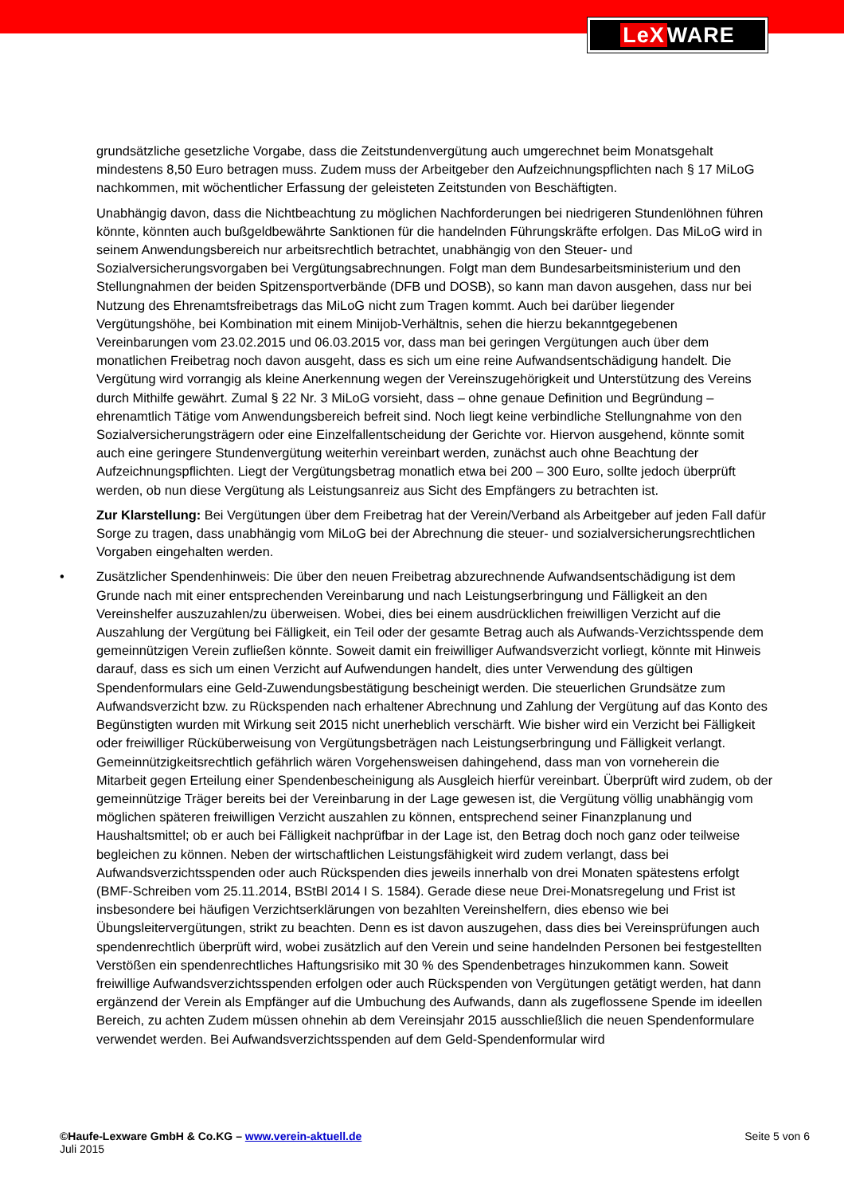LeX WARE
grundsätzliche gesetzliche Vorgabe, dass die Zeitstundenvergütung auch umgerechnet beim Monatsgehalt mindestens 8,50 Euro betragen muss. Zudem muss der Arbeitgeber den Aufzeichnungspflichten nach § 17 MiLoG nachkommen, mit wöchentlicher Erfassung der geleisteten Zeitstunden von Beschäftigten.
Unabhängig davon, dass die Nichtbeachtung zu möglichen Nachforderungen bei niedrigeren Stundenlöhnen führen könnte, könnten auch bußgeldbewährte Sanktionen für die handelnden Führungskräfte erfolgen. Das MiLoG wird in seinem Anwendungsbereich nur arbeitsrechtlich betrachtet, unabhängig von den Steuer- und Sozialversicherungsvorgaben bei Vergütungsabrechnungen. Folgt man dem Bundesarbeitsministerium und den Stellungnahmen der beiden Spitzensportverbände (DFB und DOSB), so kann man davon ausgehen, dass nur bei Nutzung des Ehrenamtsfreibetrags das MiLoG nicht zum Tragen kommt. Auch bei darüber liegender Vergütungshöhe, bei Kombination mit einem Minijob-Verhältnis, sehen die hierzu bekanntgegebenen Vereinbarungen vom 23.02.2015 und 06.03.2015 vor, dass man bei geringen Vergütungen auch über dem monatlichen Freibetrag noch davon ausgeht, dass es sich um eine reine Aufwandsentschädigung handelt. Die Vergütung wird vorrangig als kleine Anerkennung wegen der Vereinszugehörigkeit und Unterstützung des Vereins durch Mithilfe gewährt. Zumal § 22 Nr. 3 MiLoG vorsieht, dass – ohne genaue Definition und Begründung – ehrenamtlich Tätige vom Anwendungsbereich befreit sind. Noch liegt keine verbindliche Stellungnahme von den Sozialversicherungsträgern oder eine Einzelfallentscheidung der Gerichte vor. Hiervon ausgehend, könnte somit auch eine geringere Stundenvergütung weiterhin vereinbart werden, zunächst auch ohne Beachtung der Aufzeichnungspflichten. Liegt der Vergütungsbetrag monatlich etwa bei 200 – 300 Euro, sollte jedoch überprüft werden, ob nun diese Vergütung als Leistungsanreiz aus Sicht des Empfängers zu betrachten ist.
Zur Klarstellung: Bei Vergütungen über dem Freibetrag hat der Verein/Verband als Arbeitgeber auf jeden Fall dafür Sorge zu tragen, dass unabhängig vom MiLoG bei der Abrechnung die steuer- und sozialversicherungsrechtlichen Vorgaben eingehalten werden.
• Zusätzlicher Spendenhinweis: Die über den neuen Freibetrag abzurechnende Aufwandsentschädigung ist dem Grunde nach mit einer entsprechenden Vereinbarung und nach Leistungserbringung und Fälligkeit an den Vereinshelfer auszuzahlen/zu überweisen. Wobei, dies bei einem ausdrücklichen freiwilligen Verzicht auf die Auszahlung der Vergütung bei Fälligkeit, ein Teil oder der gesamte Betrag auch als Aufwands-Verzichtsspende dem gemeinnützigen Verein zufließen könnte. Soweit damit ein freiwilliger Aufwandsverzicht vorliegt, könnte mit Hinweis darauf, dass es sich um einen Verzicht auf Aufwendungen handelt, dies unter Verwendung des gültigen Spendenformulars eine Geld-Zuwendungsbestätigung bescheinigt werden. Die steuerlichen Grundsätze zum Aufwandsverzicht bzw. zu Rückspenden nach erhaltener Abrechnung und Zahlung der Vergütung auf das Konto des Begünstigten wurden mit Wirkung seit 2015 nicht unerheblich verschärft. Wie bisher wird ein Verzicht bei Fälligkeit oder freiwilliger Rücküberweisung von Vergütungsbeträgen nach Leistungserbringung und Fälligkeit verlangt. Gemeinnützigkeitsrechtlich gefährlich wären Vorgehensweisen dahingehend, dass man von vorneherein die Mitarbeit gegen Erteilung einer Spendenbescheinigung als Ausgleich hierfür vereinbart. Überprüft wird zudem, ob der gemeinnützige Träger bereits bei der Vereinbarung in der Lage gewesen ist, die Vergütung völlig unabhängig vom möglichen späteren freiwilligen Verzicht auszahlen zu können, entsprechend seiner Finanzplanung und Haushaltsmittel; ob er auch bei Fälligkeit nachprüfbar in der Lage ist, den Betrag doch noch ganz oder teilweise begleichen zu können. Neben der wirtschaftlichen Leistungsfähigkeit wird zudem verlangt, dass bei Aufwandsverzichtsspenden oder auch Rückspenden dies jeweils innerhalb von drei Monaten spätestens erfolgt (BMF-Schreiben vom 25.11.2014, BStBl 2014 I S. 1584). Gerade diese neue Drei-Monatsregelung und Frist ist insbesondere bei häufigen Verzichtserklärungen von bezahlten Vereinshelfern, dies ebenso wie bei Übungsleitervergütungen, strikt zu beachten. Denn es ist davon auszugehen, dass dies bei Vereinsprüfungen auch spendenrechtlich überprüft wird, wobei zusätzlich auf den Verein und seine handelnden Personen bei festgestellten Verstößen ein spendenrechtliches Haftungsrisiko mit 30 % des Spendenbetrages hinzukommen kann. Soweit freiwillige Aufwandsverzichtsspenden erfolgen oder auch Rückspenden von Vergütungen getätigt werden, hat dann ergänzend der Verein als Empfänger auf die Umbuchung des Aufwands, dann als zugeflossene Spende im ideellen Bereich, zu achten Zudem müssen ohnehin ab dem Vereinsjahr 2015 ausschließlich die neuen Spendenformulare verwendet werden. Bei Aufwandsverzichtsspenden auf dem Geld-Spendenformular wird
©Haufe-Lexware GmbH & Co.KG – www.verein-aktuell.de
Juli 2015
Seite 5 von 6